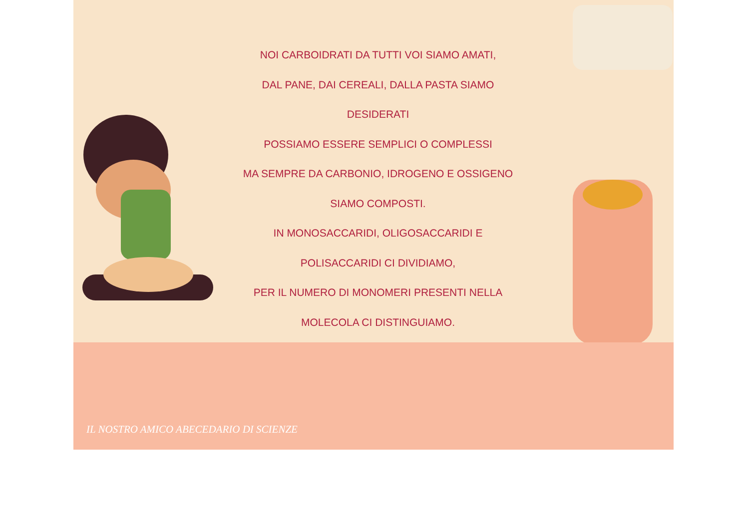NOI CARBOIDRATI DA TUTTI VOI SIAMO AMATI,
DAL PANE, DAI CEREALI, DALLA PASTA SIAMO
DESIDERATI
POSSIAMO ESSERE SEMPLICI O COMPLESSI
MA SEMPRE DA CARBONIO, IDROGENO E OSSIGENO
SIAMO COMPOSTI.
IN MONOSACCARIDI, OLIGOSACCARIDI E
POLISACCARIDI CI DIVIDIAMO,
PER IL NUMERO DI MONOMERI PRESENTI NELLA
MOLECOLA CI DISTINGUIAMO.
IL NOSTRO AMICO ABECEDARIO DI SCIENZE